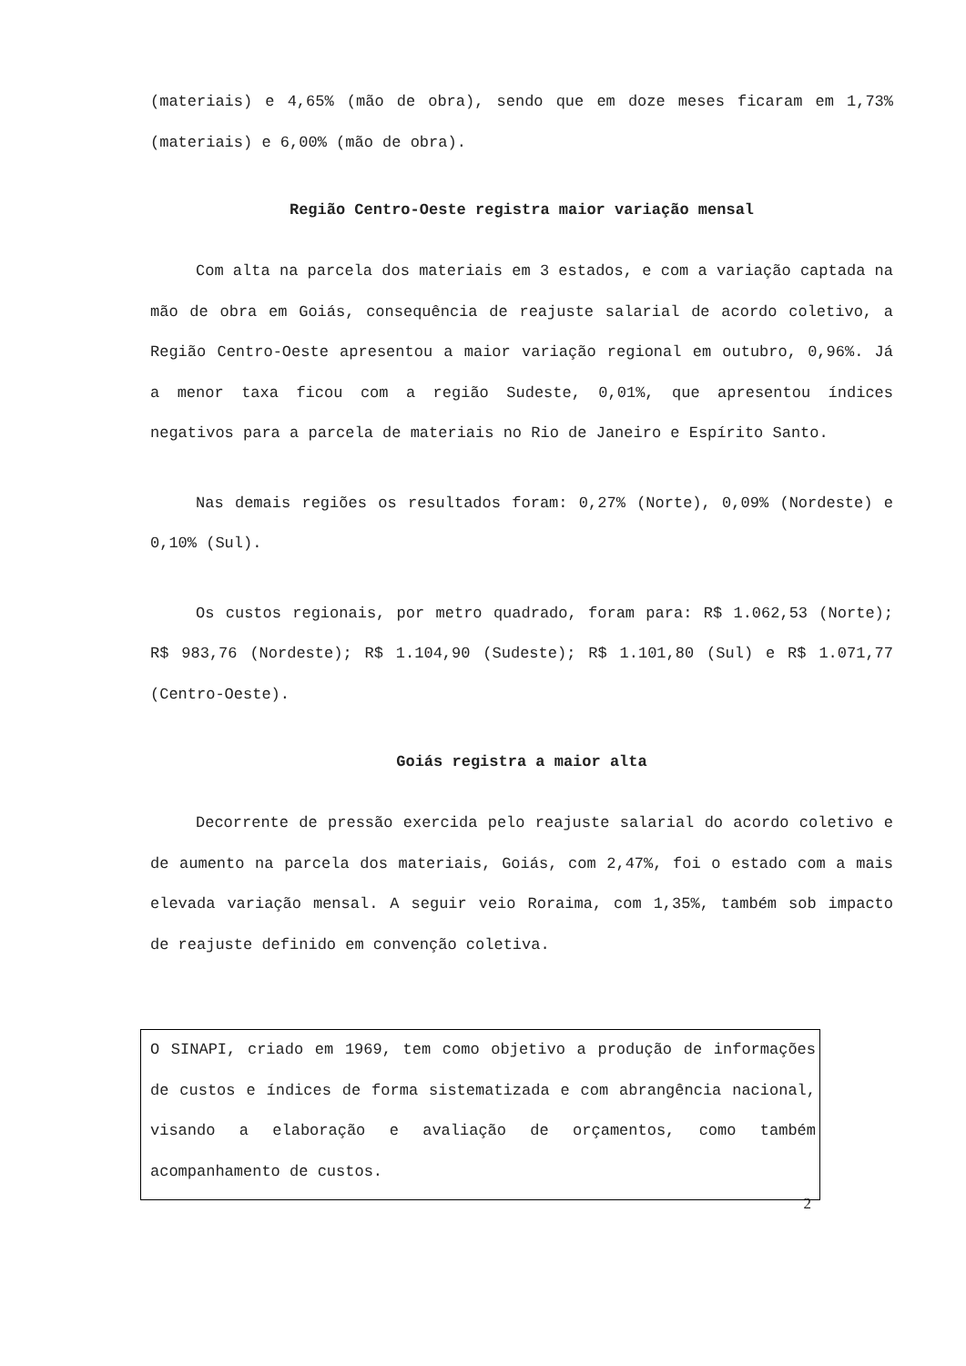(materiais) e 4,65% (mão de obra), sendo que em doze meses ficaram em 1,73% (materiais) e 6,00% (mão de obra).
Região Centro-Oeste registra maior variação mensal
Com alta na parcela dos materiais em 3 estados, e com a variação captada na mão de obra em Goiás, consequência de reajuste salarial de acordo coletivo, a Região Centro-Oeste apresentou a maior variação regional em outubro, 0,96%. Já a menor taxa ficou com a região Sudeste, 0,01%, que apresentou índices negativos para a parcela de materiais no Rio de Janeiro e Espírito Santo.
Nas demais regiões os resultados foram: 0,27% (Norte), 0,09% (Nordeste) e 0,10% (Sul).
Os custos regionais, por metro quadrado, foram para: R$ 1.062,53 (Norte); R$ 983,76 (Nordeste); R$ 1.104,90 (Sudeste); R$ 1.101,80 (Sul) e R$ 1.071,77 (Centro-Oeste).
Goiás registra a maior alta
Decorrente de pressão exercida pelo reajuste salarial do acordo coletivo e de aumento na parcela dos materiais, Goiás, com 2,47%, foi o estado com a mais elevada variação mensal. A seguir veio Roraima, com 1,35%, também sob impacto de reajuste definido em convenção coletiva.
O SINAPI, criado em 1969, tem como objetivo a produção de informações de custos e índices de forma sistematizada e com abrangência nacional, visando a elaboração e avaliação de orçamentos, como também acompanhamento de custos.
2